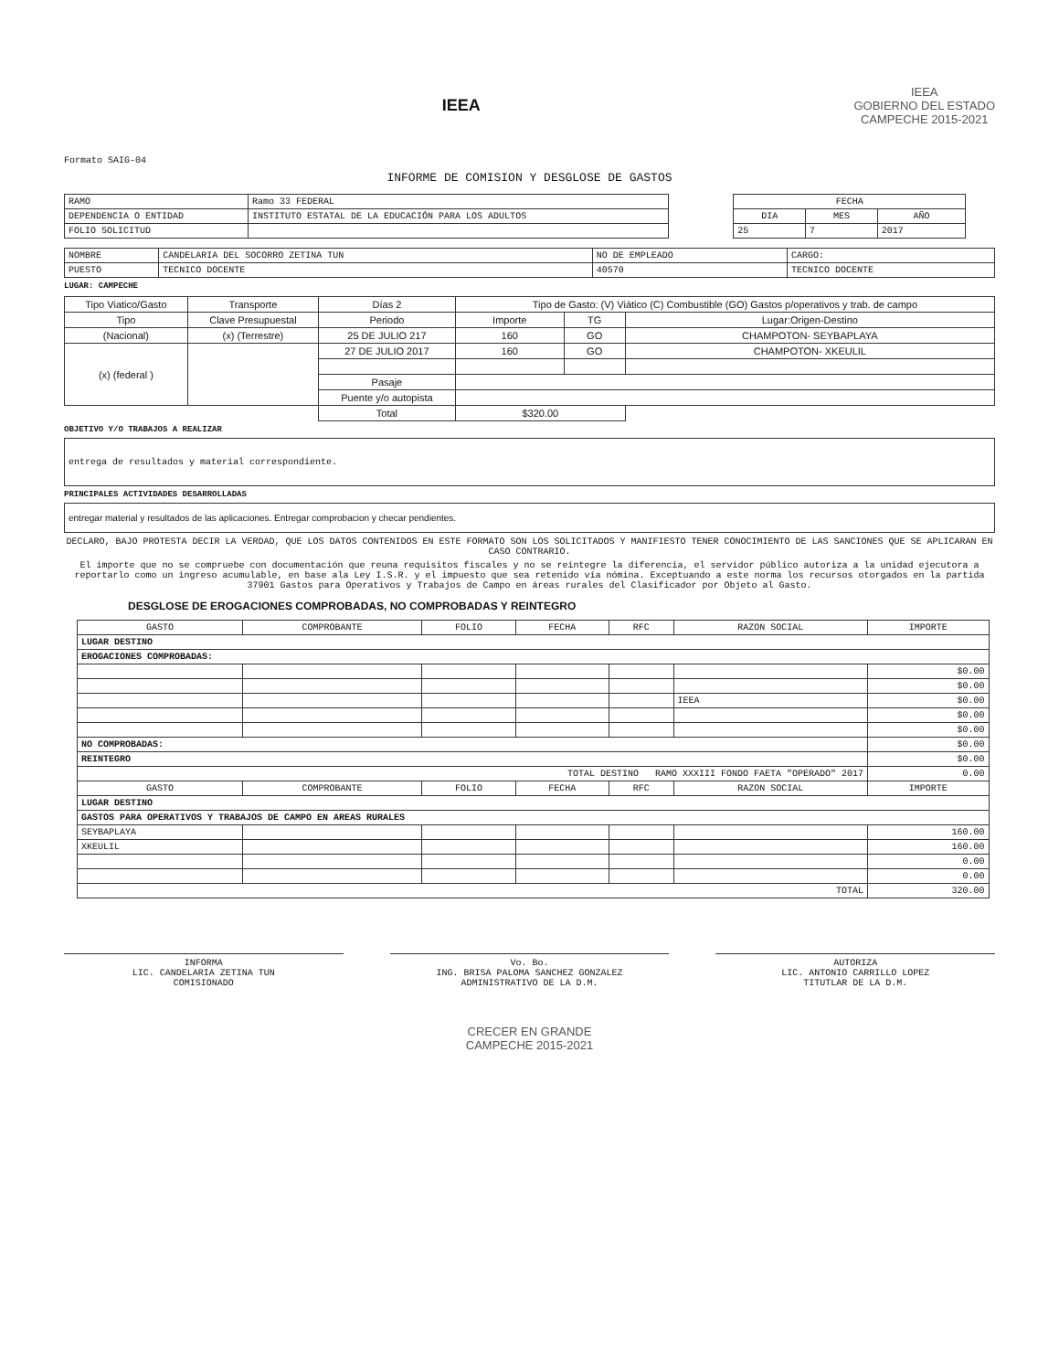IEEA
IEEA
GOBIERNO DEL ESTADO
CAMPECHE 2015-2021
Formato SAIG-04
INFORME DE COMISION Y DESGLOSE DE GASTOS
| RAMO | Ramo 33 FEDERAL |
| DEPENDENCIA O ENTIDAD | INSTITUTO ESTATAL DE LA EDUCACIÓN PARA LOS ADULTOS |
| FOLIO SOLICITUD | |
| FECHA | | |
| --- | --- | --- |
| DIA | MES | AÑO |
| 25 | 7 | 2017 |
| NOMBRE | CANDELARIA DEL SOCORRO ZETINA TUN | NO DE EMPLEADO | CARGO: |
| PUESTO | TECNICO DOCENTE | 40570 | TECNICO DOCENTE |
LUGAR: CAMPECHE
| Tipo Viatico/Gasto | Transporte | Días 2 | Tipo de Gasto: (V) Viático (C) Combustible (GO) Gastos p/operativos y trab. de campo | | |
| Tipo | Clave Presupuestal | Periodo | Importe | TG | Lugar:Origen-Destino |
| (Nacional) | (x) (Terrestre) | 25 DE JULIO 217 | 160 | GO | CHAMPOTON- SEYBAPLAYA |
| (x) (federal ) | | 27 DE JULIO 2017 | 160 | GO | CHAMPOTON- XKEULIL |
| | | Pasaje | | | |
| | | Puente y/o autopista | | | |
| | | Total | $320.00 | | |
OBJETIVO Y/O TRABAJOS A REALIZAR
entrega de resultados y material correspondiente.
PRINCIPALES ACTIVIDADES DESARROLLADAS
entregar material y resultados de las aplicaciones. Entregar comprobacion y checar pendientes.
DECLARO, BAJO PROTESTA DECIR LA VERDAD, QUE LOS DATOS CONTENIDOS EN ESTE FORMATO SON LOS SOLICITADOS Y MANIFIESTO TENER CONOCIMIENTO DE LAS SANCIONES QUE SE APLICARAN EN CASO CONTRARIO.
El importe que no se compruebe con documentación que reuna requisitos fiscales y no se reintegre la diferencia, el servidor público autoriza a la unidad ejecutora a reportarlo como un ingreso acumulable, en base ala Ley I.S.R. y el impuesto que sea retenido vía nómina. Exceptuando a este norma los recursos otorgados en la partida 37901 Gastos para Operativos y Trabajos de Campo en áreas rurales del Clasificador por Objeto al Gasto.
DESGLOSE DE EROGACIONES COMPROBADAS, NO COMPROBADAS Y REINTEGRO
| GASTO | COMPROBANTE | FOLIO | FECHA | RFC | RAZON SOCIAL | IMPORTE |
| --- | --- | --- | --- | --- | --- | --- |
| LUGAR DESTINO | | | | | | |
| EROGACIONES COMPROBADAS: | | | | | | |
| | | | | | | $0.00 |
| | | | | | | $0.00 |
| | | | | | IEEA | $0.00 |
| | | | | | | $0.00 |
| | | | | | | $0.00 |
| NO COMPROBADAS: | | | | | | $0.00 |
| REINTEGRO | | | | | | $0.00 |
| TOTAL DESTINO RAMO XXXIII FONDO FAETA "OPERADO" 2017 | | | | | | 0.00 |
| GASTO | COMPROBANTE | FOLIO | FECHA | RFC | RAZON SOCIAL | IMPORTE |
| LUGAR DESTINO | | | | | | |
| GASTOS PARA OPERATIVOS Y TRABAJOS DE CAMPO EN AREAS RURALES | | | | | | |
| SEYBAPLAYA | | | | | | 160.00 |
| XKEULIL | | | | | | 160.00 |
| | | | | | | 0.00 |
| | | | | | | 0.00 |
| TOTAL | | | | | | 320.00 |
INFORMA
LIC. CANDELARIA ZETINA TUN
COMISIONADO
Vo. Bo.
ING. BRISA PALOMA SANCHEZ GONZALEZ
ADMINISTRATIVO DE LA D.M.
AUTORIZA
LIC. ANTONIO CARRILLO LOPEZ
TITUTLAR DE LA D.M.
CRECER EN GRANDE
CAMPECHE 2015-2021